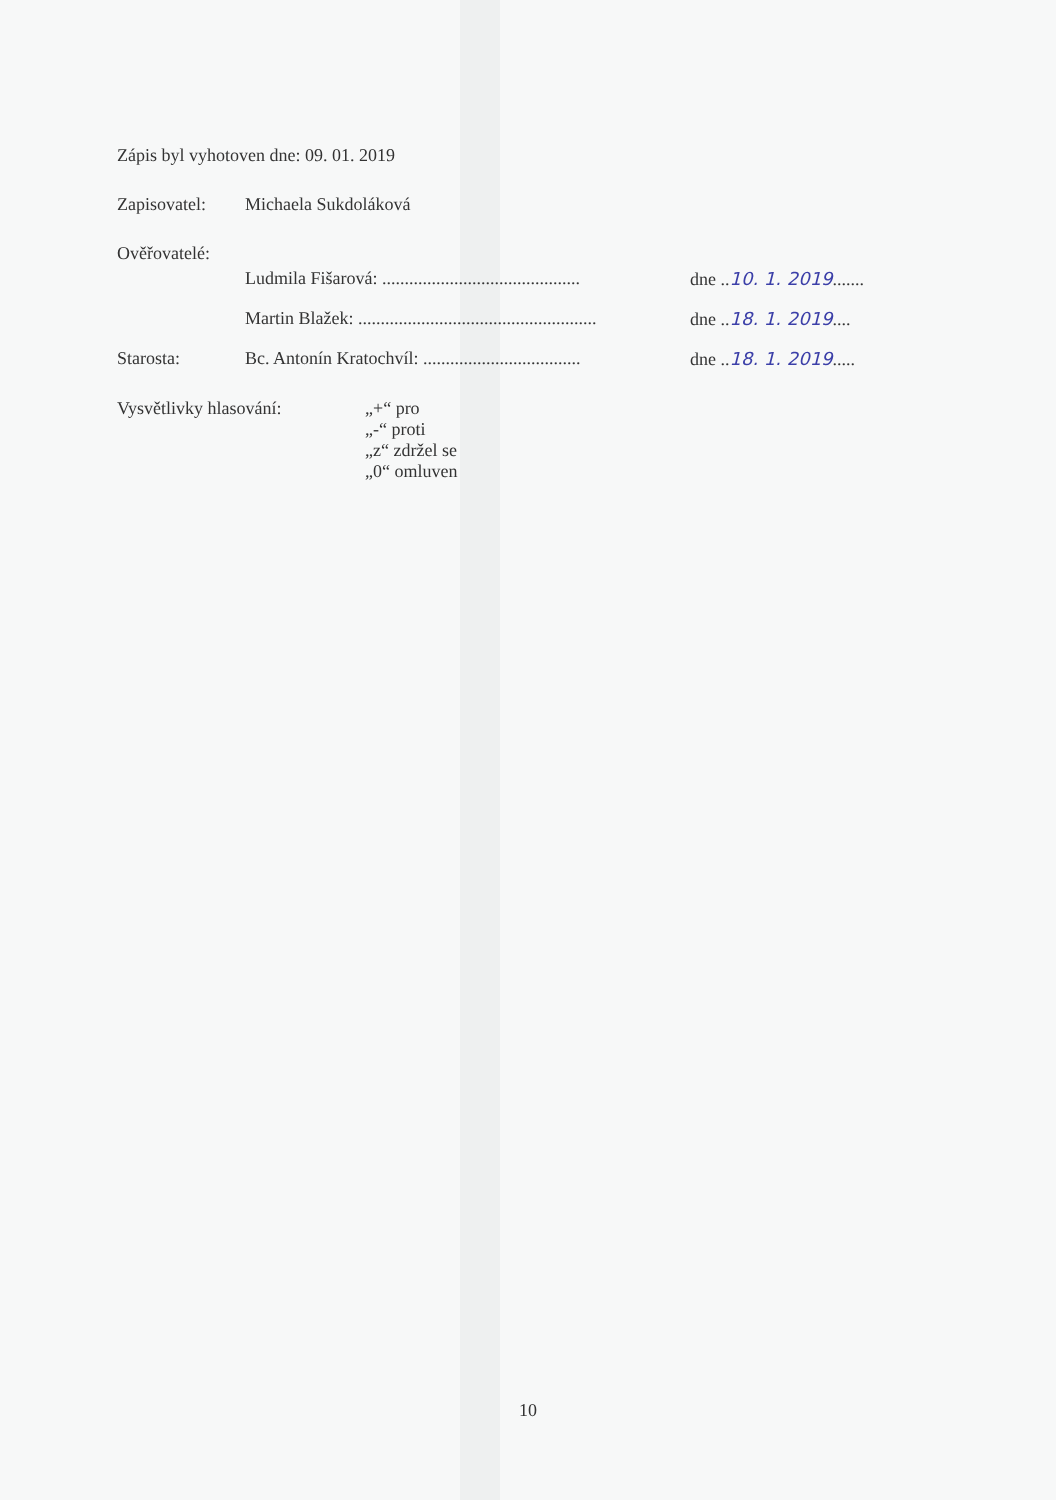Zápis byl vyhotoven dne: 09. 01. 2019
Zapisovatel: Michaela Sukdoláková
Ověřovatelé:
Ludmila Fišarová: ............................................ dne ..10. 1. 2019.......
Martin Blažek: ..................................................... dne ..18. 1. 2019....
Starosta:
Bc. Antonín Kratochvíl: ................................... dne ..18. 1. 2019.....
Vysvětlivky hlasování: „+“ pro
„-“ proti
„z“ zdržel se
„0“ omluven
10